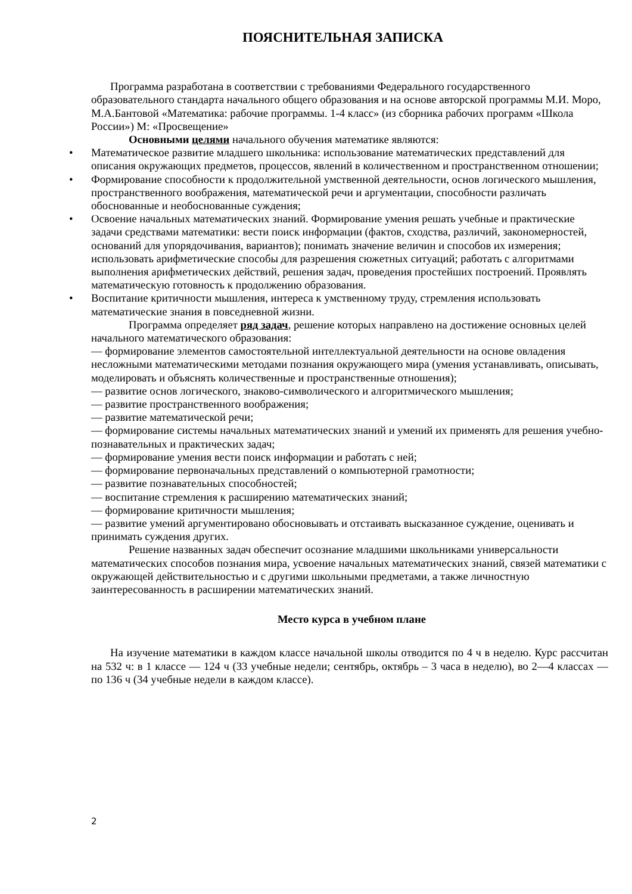ПОЯСНИТЕЛЬНАЯ ЗАПИСКА
Программа разработана в соответствии с требованиями Федерального государственного образовательного стандарта начального общего образования и на основе авторской программы М.И. Моро, М.А.Бантовой «Математика: рабочие программы. 1-4 класс» (из сборника рабочих программ «Школа России») М: «Просвещение»
Основными целями начального обучения математике являются:
• Математическое развитие младшего школьника: использование математических представлений для описания окружающих предметов, процессов, явлений в количественном и пространственном отношении;
• Формирование способности к продолжительной умственной деятельности, основ логического мышления, пространственного воображения, математической речи и аргументации, способности различать обоснованные и необоснованные суждения;
• Освоение начальных математических знаний. Формирование умения решать учебные и практические задачи средствами математики: вести поиск информации (фактов, сходства, различий, закономерностей, оснований для упорядочивания, вариантов); понимать значение величин и способов их измерения; использовать арифметические способы для разрешения сюжетных ситуаций; работать с алгоритмами выполнения арифметических действий, решения задач, проведения простейших построений. Проявлять математическую готовность к продолжению образования.
• Воспитание критичности мышления, интереса к умственному труду, стремления использовать математические знания в повседневной жизни.
Программа определяет ряд задач, решение которых направлено на достижение основных целей начального математического образования:
— формирование элементов самостоятельной интеллектуальной деятельности на основе овладения несложными математическими методами познания окружающего мира (умения устанавливать, описывать, моделировать и объяснять количественные и пространственные отношения);
— развитие основ логического, знаково-символического и алгоритмического мышления;
— развитие пространственного воображения;
— развитие математической речи;
— формирование системы начальных математических знаний и умений их применять для решения учебно-познавательных и практических задач;
— формирование умения вести поиск информации и работать с ней;
— формирование первоначальных представлений о компьютерной грамотности;
— развитие познавательных способностей;
— воспитание стремления к расширению математических знаний;
— формирование критичности мышления;
— развитие умений аргументировано обосновывать и отстаивать высказанное суждение, оценивать и принимать суждения других.
Решение названных задач обеспечит осознание младшими школьниками универсальности математических способов познания мира, усвоение начальных математических знаний, связей математики с окружающей действительностью и с другими школьными предметами, а также личностную заинтересованность в расширении математических знаний.
Место курса в учебном плане
На изучение математики в каждом классе начальной школы отводится по 4 ч в неделю. Курс рассчитан на 532 ч: в 1 классе — 124 ч (33 учебные недели; сентябрь, октябрь – 3 часа в неделю), во 2—4 классах — по 136 ч (34 учебные недели в каждом классе).
2